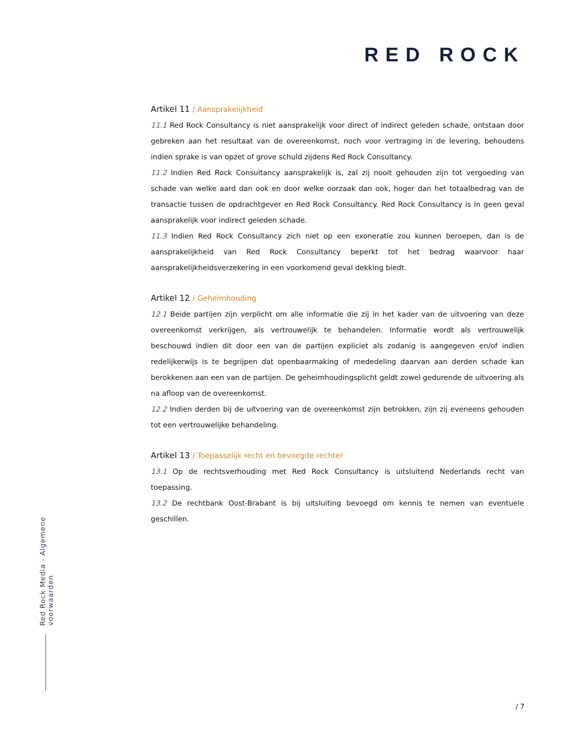RED ROCK
Artikel 11 / Aansprakelijkheid
11.1 Red Rock Consultancy is niet aansprakelijk voor direct of indirect geleden schade, ontstaan door gebreken aan het resultaat van de overeenkomst, noch voor vertraging in de levering, behoudens indien sprake is van opzet of grove schuld zijdens Red Rock Consultancy.
11.2 Indien Red Rock Consultancy aansprakelijk is, zal zij nooit gehouden zijn tot vergoeding van schade van welke aard dan ook en door welke oorzaak dan ook, hoger dan het totaalbedrag van de transactie tussen de opdrachtgever en Red Rock Consultancy. Red Rock Consultancy is in geen geval aansprakelijk voor indirect geleden schade.
11.3 Indien Red Rock Consultancy zich niet op een exoneratie zou kunnen beroepen, dan is de aansprakelijkheid van Red Rock Consultancy beperkt tot het bedrag waarvoor haar aansprakelijkheidsverzekering in een voorkomend geval dekking biedt.
Artikel 12 / Geheimhouding
12.1 Beide partijen zijn verplicht om alle informatie die zij in het kader van de uitvoering van deze overeenkomst verkrijgen, als vertrouwelijk te behandelen. Informatie wordt als vertrouwelijk beschouwd indien dit door een van de partijen expliciet als zodanig is aangegeven en/of indien redelijkerwijs is te begrijpen dat openbaarmaking of mededeling daarvan aan derden schade kan berokkenen aan een van de partijen. De geheimhoudingsplicht geldt zowel gedurende de uitvoering als na afloop van de overeenkomst.
12.2 Indien derden bij de uitvoering van de overeenkomst zijn betrokken, zijn zij eveneens gehouden tot een vertrouwelijke behandeling.
Artikel 13 / Toepasselijk recht en bevoegde rechter
13.1 Op de rechtsverhouding met Red Rock Consultancy is uitsluitend Nederlands recht van toepassing.
13.2 De rechtbank Oost-Brabant is bij uitsluiting bevoegd om kennis te nemen van eventuele geschillen.
Red Rock Media - Algemene voorwaarden
/ 7